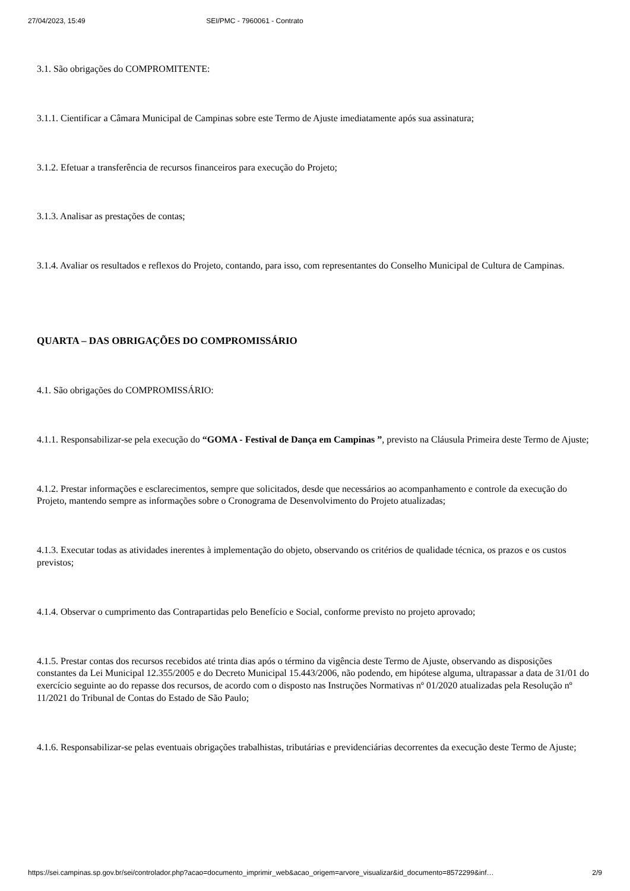27/04/2023, 15:49 SEI/PMC - 7960061 - Contrato
3.1. São obrigações do COMPROMITENTE:
3.1.1. Cientificar a Câmara Municipal de Campinas sobre este Termo de Ajuste imediatamente após sua assinatura;
3.1.2. Efetuar a transferência de recursos financeiros para execução do Projeto;
3.1.3. Analisar as prestações de contas;
3.1.4. Avaliar os resultados e reflexos do Projeto, contando, para isso, com representantes do Conselho Municipal de Cultura de Campinas.
QUARTA – DAS OBRIGAÇÕES DO COMPROMISSÁRIO
4.1. São obrigações do COMPROMISSÁRIO:
4.1.1. Responsabilizar-se pela execução do “GOMA - Festival de Dança em Campinas ”, previsto na Cláusula Primeira deste Termo de Ajuste;
4.1.2. Prestar informações e esclarecimentos, sempre que solicitados, desde que necessários ao acompanhamento e controle da execução do Projeto, mantendo sempre as informações sobre o Cronograma de Desenvolvimento do Projeto atualizadas;
4.1.3. Executar todas as atividades inerentes à implementação do objeto, observando os critérios de qualidade técnica, os prazos e os custos previstos;
4.1.4. Observar o cumprimento das Contrapartidas pelo Benefício e Social, conforme previsto no projeto aprovado;
4.1.5. Prestar contas dos recursos recebidos até trinta dias após o término da vigência deste Termo de Ajuste, observando as disposições constantes da Lei Municipal 12.355/2005 e do Decreto Municipal 15.443/2006, não podendo, em hipótese alguma, ultrapassar a data de 31/01 do exercício seguinte ao do repasse dos recursos, de acordo com o disposto nas Instruções Normativas nº 01/2020 atualizadas pela Resolução nº 11/2021 do Tribunal de Contas do Estado de São Paulo;
4.1.6. Responsabilizar-se pelas eventuais obrigações trabalhistas, tributárias e previdenciárias decorrentes da execução deste Termo de Ajuste;
https://sei.campinas.sp.gov.br/sei/controlador.php?acao=documento_imprimir_web&acao_origem=arvore_visualizar&id_documento=8572299&inf… 2/9